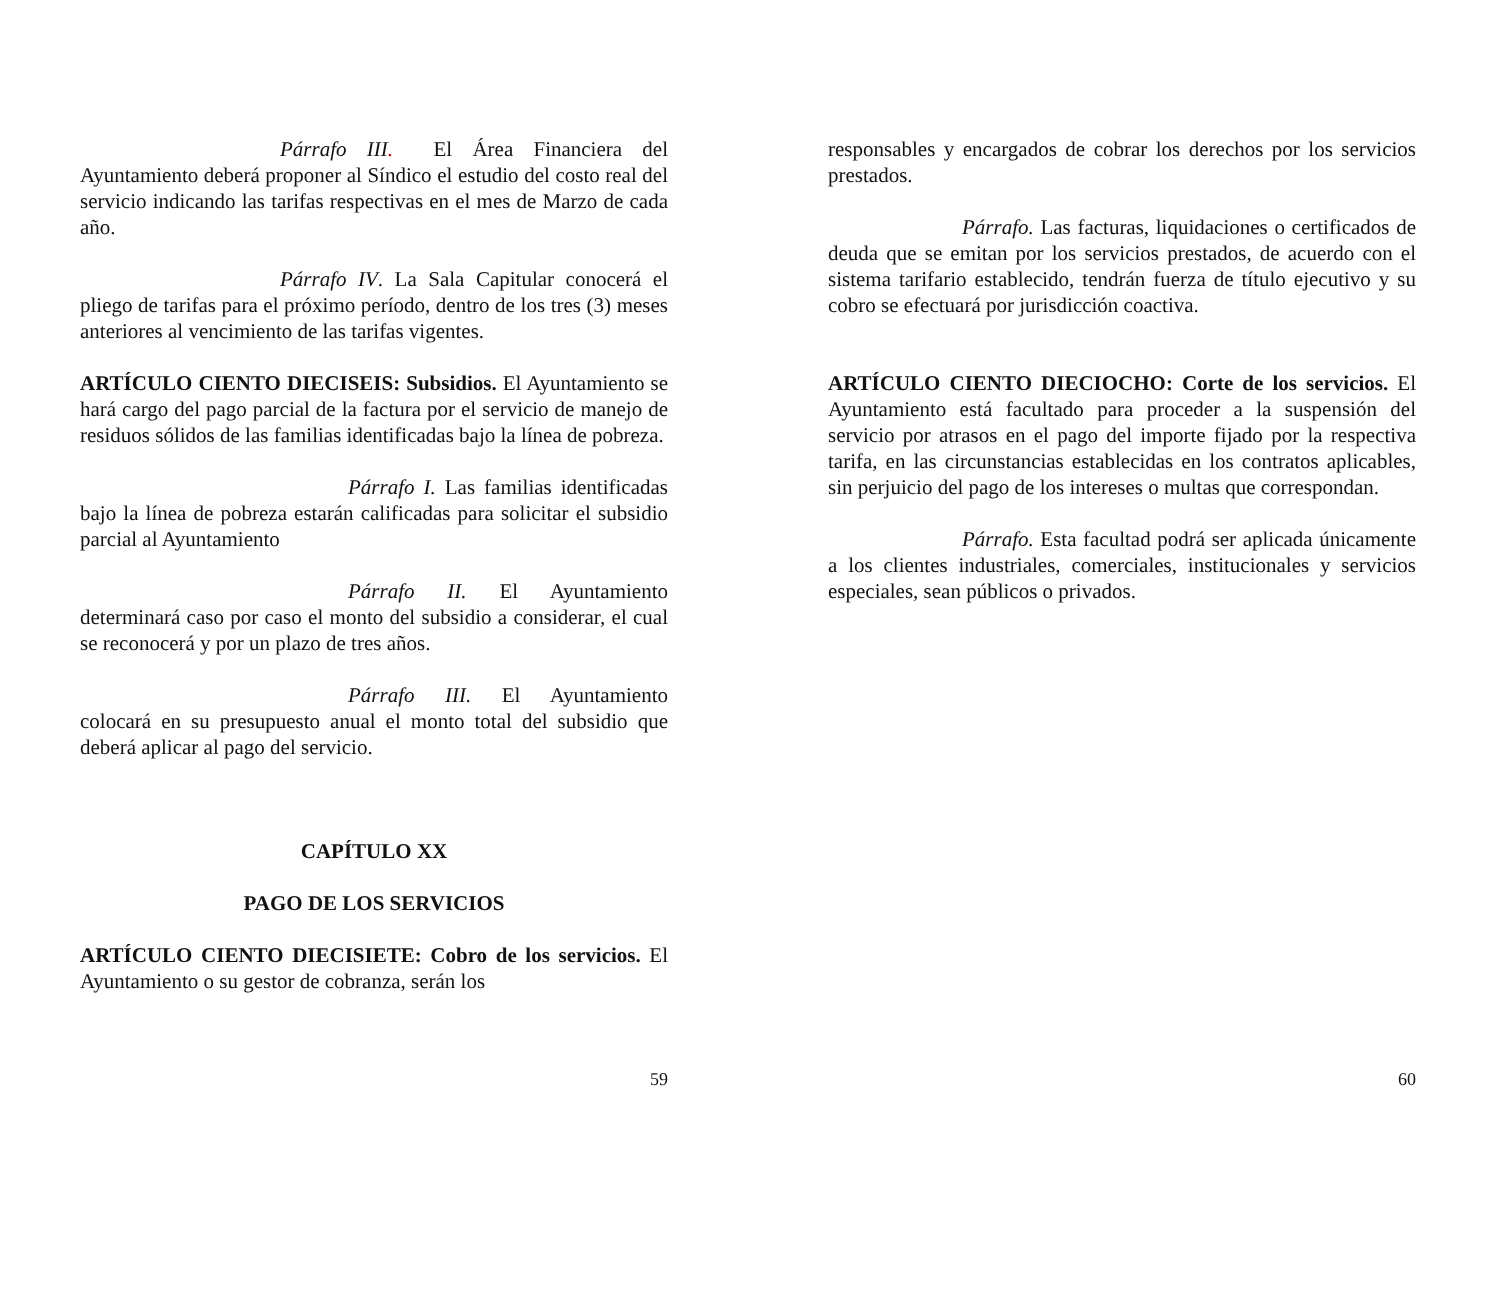Párrafo III. El Área Financiera del Ayuntamiento deberá proponer al Síndico el estudio del costo real del servicio indicando las tarifas respectivas en el mes de Marzo de cada año.
Párrafo IV. La Sala Capitular conocerá el pliego de tarifas para el próximo período, dentro de los tres (3) meses anteriores al vencimiento de las tarifas vigentes.
ARTÍCULO CIENTO DIECISEIS: Subsidios. El Ayuntamiento se hará cargo del pago parcial de la factura por el servicio de manejo de residuos sólidos de las familias identificadas bajo la línea de pobreza.
Párrafo I. Las familias identificadas bajo la línea de pobreza estarán calificadas para solicitar el subsidio parcial al Ayuntamiento
Párrafo II. El Ayuntamiento determinará caso por caso el monto del subsidio a considerar, el cual se reconocerá y por un plazo de tres años.
Párrafo III. El Ayuntamiento colocará en su presupuesto anual el monto total del subsidio que deberá aplicar al pago del servicio.
CAPÍTULO XX
PAGO DE LOS SERVICIOS
ARTÍCULO CIENTO DIECISIETE: Cobro de los servicios. El Ayuntamiento o su gestor de cobranza, serán los
59
responsables y encargados de cobrar los derechos por los servicios prestados.
Párrafo. Las facturas, liquidaciones o certificados de deuda que se emitan por los servicios prestados, de acuerdo con el sistema tarifario establecido, tendrán fuerza de título ejecutivo y su cobro se efectuará por jurisdicción coactiva.
ARTÍCULO CIENTO DIECIOCHO: Corte de los servicios. El Ayuntamiento está facultado para proceder a la suspensión del servicio por atrasos en el pago del importe fijado por la respectiva tarifa, en las circunstancias establecidas en los contratos aplicables, sin perjuicio del pago de los intereses o multas que correspondan.
Párrafo. Esta facultad podrá ser aplicada únicamente a los clientes industriales, comerciales, institucionales y servicios especiales, sean públicos o privados.
60